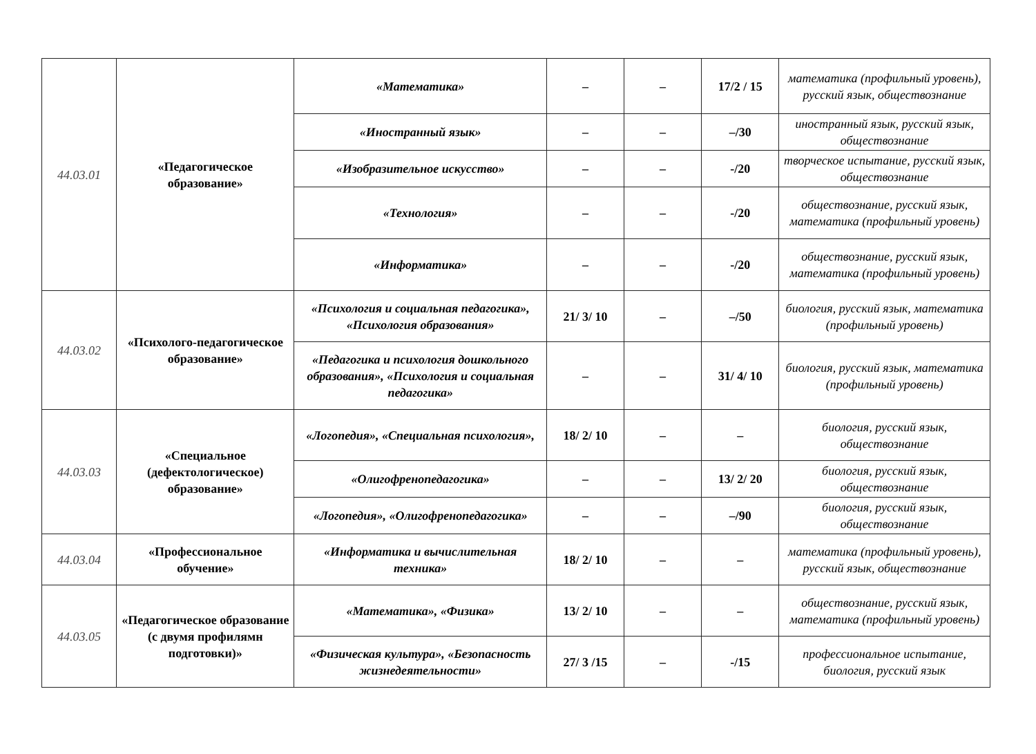| 44.03.01 | «Педагогическое образование» | «Математика» | – | – | 17/2 / 15 | математика (профильный уровень), русский язык, обществознание |
| | | «Иностранный язык» | – | – | –/30 | иностранный язык, русский язык, обществознание |
| | | «Изобразительное искусство» | – | – | -/20 | творческое испытание, русский язык, обществознание |
| | | «Технология» | – | – | -/20 | обществознание, русский язык, математика (профильный уровень) |
| | | «Информатика» | – | – | -/20 | обществознание, русский язык, математика (профильный уровень) |
| 44.03.02 | «Психолого-педагогическое образование» | «Психология и социальная педагогика», «Психология образования» | 21/ 3/ 10 | – | –/50 | биология, русский язык, математика (профильный уровень) |
| | | «Педагогика и психология дошкольного образования», «Психология и социальная педагогика» | – | – | 31/ 4/ 10 | биология, русский язык, математика (профильный уровень) |
| 44.03.03 | «Специальное (дефектологическое) образование» | «Логопедия», «Специальная психология», | 18/ 2/ 10 | – | – | биология, русский язык, обществознание |
| | | «Олигофренопедагогика» | – | – | 13/ 2/ 20 | биология, русский язык, обществознание |
| | | «Логопедия», «Олигофренопедагогика» | – | – | –/90 | биология, русский язык, обществознание |
| 44.03.04 | «Профессиональное обучение» | «Информатика и вычислительная техника» | 18/ 2/ 10 | – | – | математика (профильный уровень), русский язык, обществознание |
| 44.03.05 | «Педагогическое образование (с двумя профилямн подготовки)» | «Математика», «Физика» | 13/ 2/ 10 | – | – | обществознание, русский язык, математика (профильный уровень) |
| | | «Физическая культура», «Безопасность жизнедеятельности» | 27/ 3 /15 | – | -/15 | профессиональное испытание, биология, русский язык |